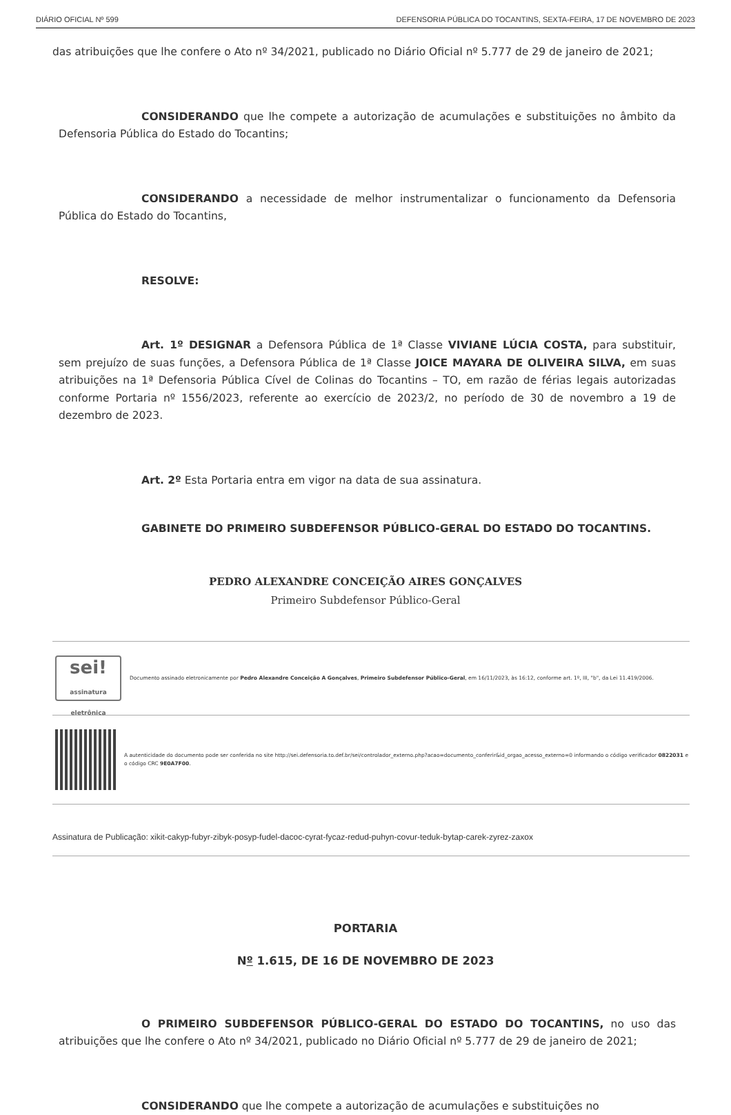DIÁRIO OFICIAL Nº 599 DEFENSORIA PÚBLICA DO TOCANTINS, SEXTA-FEIRA, 17 DE NOVEMBRO DE 2023
das atribuições que lhe confere o Ato nº 34/2021, publicado no Diário Oficial nº 5.777 de 29 de janeiro de 2021;
CONSIDERANDO que lhe compete a autorização de acumulações e substituições no âmbito da Defensoria Pública do Estado do Tocantins;
CONSIDERANDO a necessidade de melhor instrumentalizar o funcionamento da Defensoria Pública do Estado do Tocantins,
RESOLVE:
Art. 1º DESIGNAR a Defensora Pública de 1ª Classe VIVIANE LÚCIA COSTA, para substituir, sem prejuízo de suas funções, a Defensora Pública de 1ª Classe JOICE MAYARA DE OLIVEIRA SILVA, em suas atribuições na 1ª Defensoria Pública Cível de Colinas do Tocantins – TO, em razão de férias legais autorizadas conforme Portaria nº 1556/2023, referente ao exercício de 2023/2, no período de 30 de novembro a 19 de dezembro de 2023.
Art. 2º Esta Portaria entra em vigor na data de sua assinatura.
GABINETE DO PRIMEIRO SUBDEFENSOR PÚBLICO-GERAL DO ESTADO DO TOCANTINS.
PEDRO ALEXANDRE CONCEIÇÃO AIRES GONÇALVES
Primeiro Subdefensor Público-Geral
sei!
assinatura eletrônica
Documento assinado eletronicamente por Pedro Alexandre Conceição A Gonçalves, Primeiro Subdefensor Público-Geral, em 16/11/2023, às 16:12, conforme art. 1º, III, "b", da Lei 11.419/2006.
A autenticidade do documento pode ser conferida no site http://sei.defensoria.to.def.br/sei/controlador_externo.php?acao=documento_conferir&id_orgao_acesso_externo=0 informando o código verificador 0822031 e o código CRC 9E0A7F00.
Assinatura de Publicação: xikit-cakyp-fubyr-zibyk-posyp-fudel-dacoc-cyrat-fycaz-redud-puhyn-covur-teduk-bytap-carek-zyrez-zaxox
PORTARIA
Nº 1.615, DE 16 DE NOVEMBRO DE 2023
O PRIMEIRO SUBDEFENSOR PÚBLICO-GERAL DO ESTADO DO TOCANTINS, no uso das atribuições que lhe confere o Ato nº 34/2021, publicado no Diário Oficial nº 5.777 de 29 de janeiro de 2021;
CONSIDERANDO que lhe compete a autorização de acumulações e substituições no